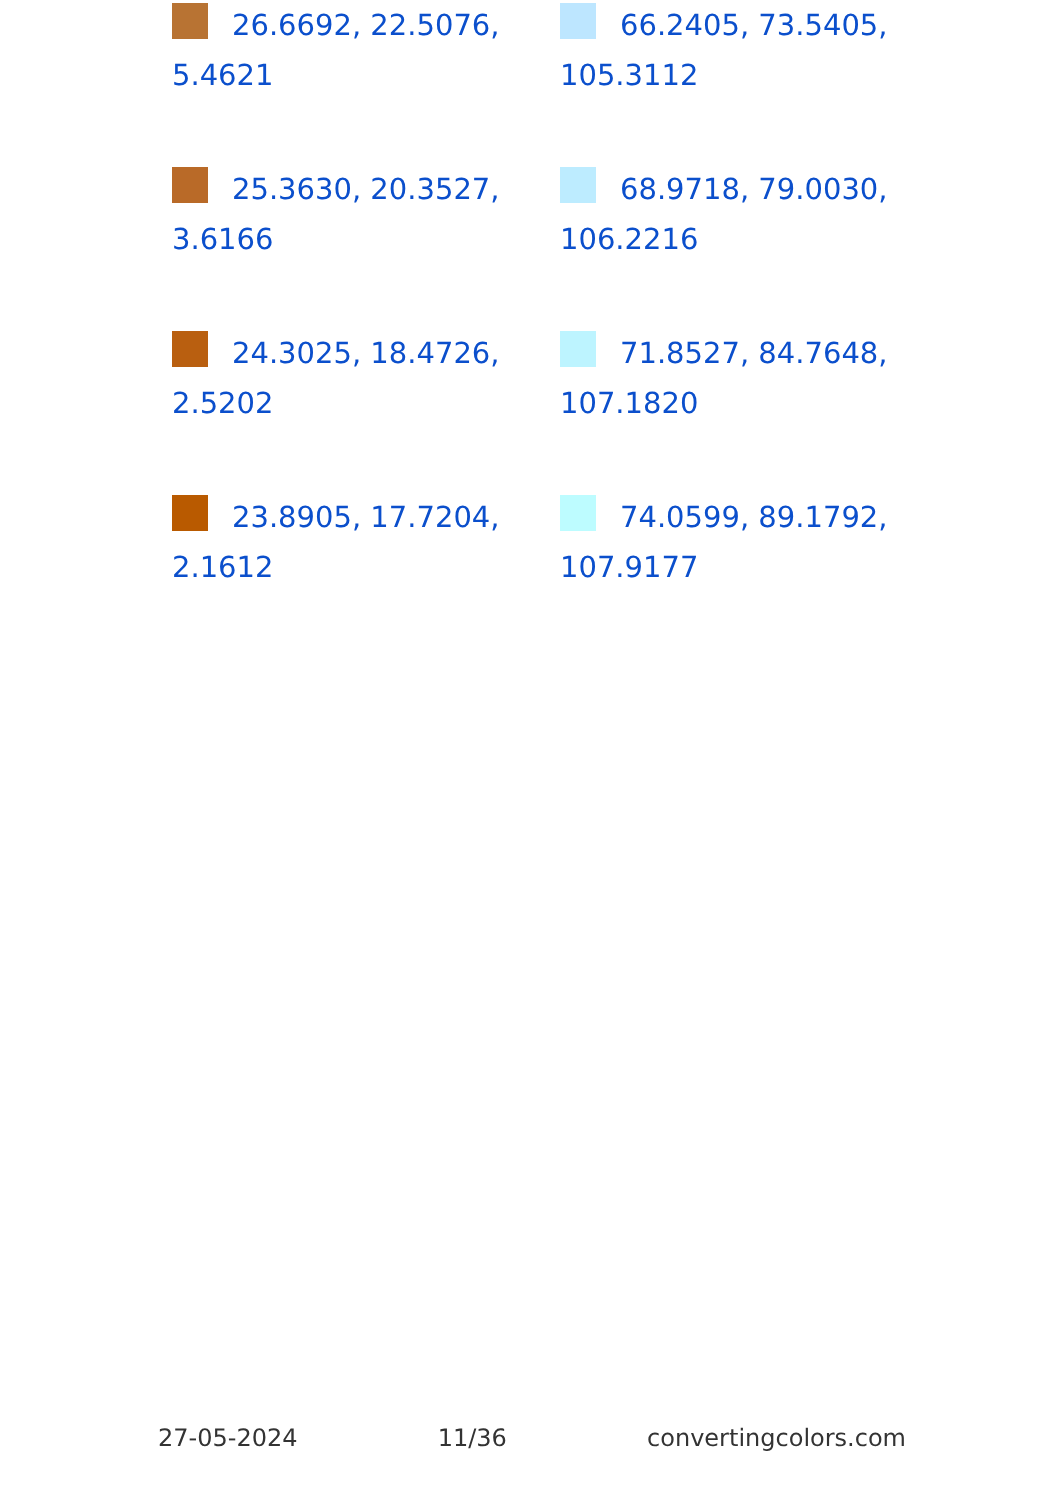26.6692, 22.5076, 5.4621
66.2405, 73.5405, 105.3112
25.3630, 20.3527, 3.6166
68.9718, 79.0030, 106.2216
24.3025, 18.4726, 2.5202
71.8527, 84.7648, 107.1820
23.8905, 17.7204, 2.1612
74.0599, 89.1792, 107.9177
27-05-2024 11/36 convertingcolors.com